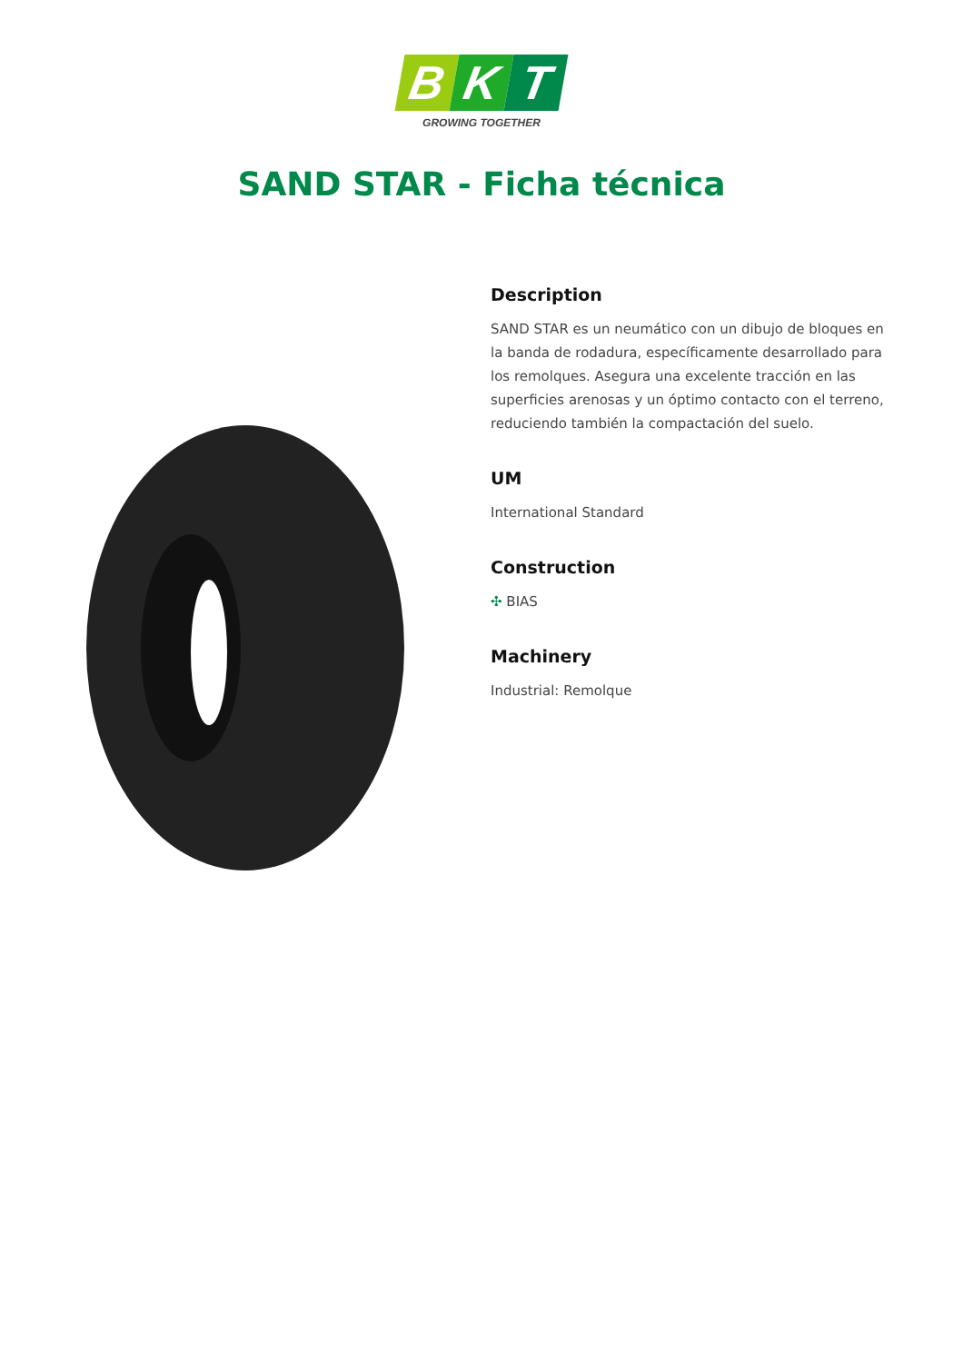B K T
GROWING TOGETHER
SAND STAR - Ficha técnica
Description
SAND STAR es un neumático con un dibujo de bloques en la banda de rodadura, específicamente desarrollado para los remolques. Asegura una excelente tracción en las superficies arenosas y un óptimo contacto con el terreno, reduciendo también la compactación del suelo.
UM
International Standard
Construction
✣ BIAS
Machinery
Industrial: Remolque